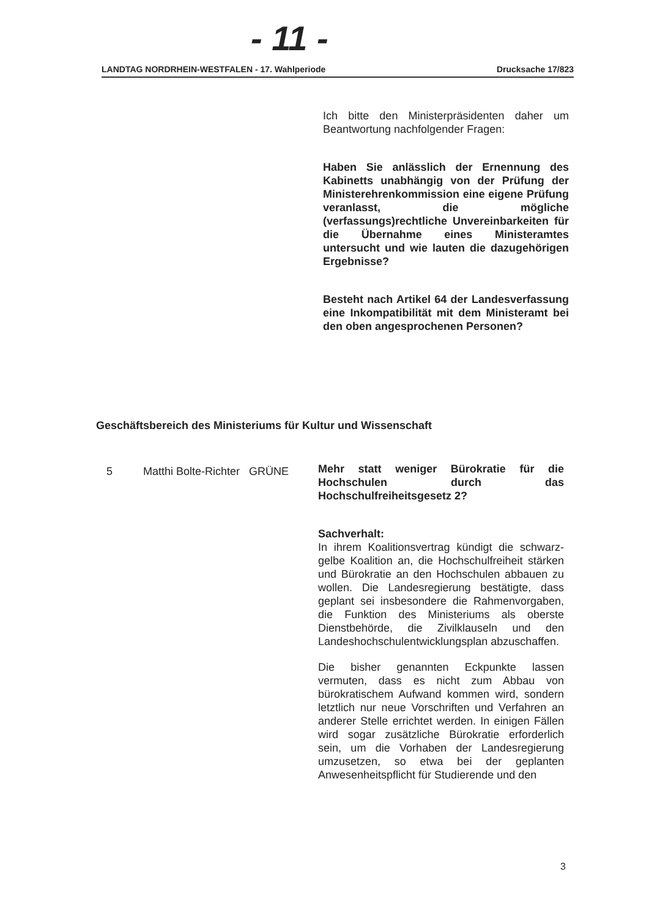- 11 -
LANDTAG NORDRHEIN-WESTFALEN - 17. Wahlperiode Drucksache 17/823
Ich bitte den Ministerpräsidenten daher um Beantwortung nachfolgender Fragen:
Haben Sie anlässlich der Ernennung des Kabinetts unabhängig von der Prüfung der Ministerehrenkommission eine eigene Prüfung veranlasst, die mögliche (verfassungs)rechtliche Unvereinbarkeiten für die Übernahme eines Ministeramtes untersucht und wie lauten die dazugehörigen Ergebnisse?
Besteht nach Artikel 64 der Landesverfassung eine Inkompatibilität mit dem Ministeramt bei den oben angesprochenen Personen?
Geschäftsbereich des Ministeriums für Kultur und Wissenschaft
5 Matthi Bolte-Richter GRÜNE
Mehr statt weniger Bürokratie für die Hochschulen durch das Hochschulfreiheitsgesetz 2?
Sachverhalt:
In ihrem Koalitionsvertrag kündigt die schwarz-gelbe Koalition an, die Hochschulfreiheit stärken und Bürokratie an den Hochschulen abbauen zu wollen. Die Landesregierung bestätigte, dass geplant sei insbesondere die Rahmenvorgaben, die Funktion des Ministeriums als oberste Dienstbehörde, die Zivilklauseln und den Landeshochschulentwicklungsplan abzuschaffen.
Die bisher genannten Eckpunkte lassen vermuten, dass es nicht zum Abbau von bürokratischem Aufwand kommen wird, sondern letztlich nur neue Vorschriften und Verfahren an anderer Stelle errichtet werden. In einigen Fällen wird sogar zusätzliche Bürokratie erforderlich sein, um die Vorhaben der Landesregierung umzusetzen, so etwa bei der geplanten Anwesenheitspflicht für Studierende und den
3